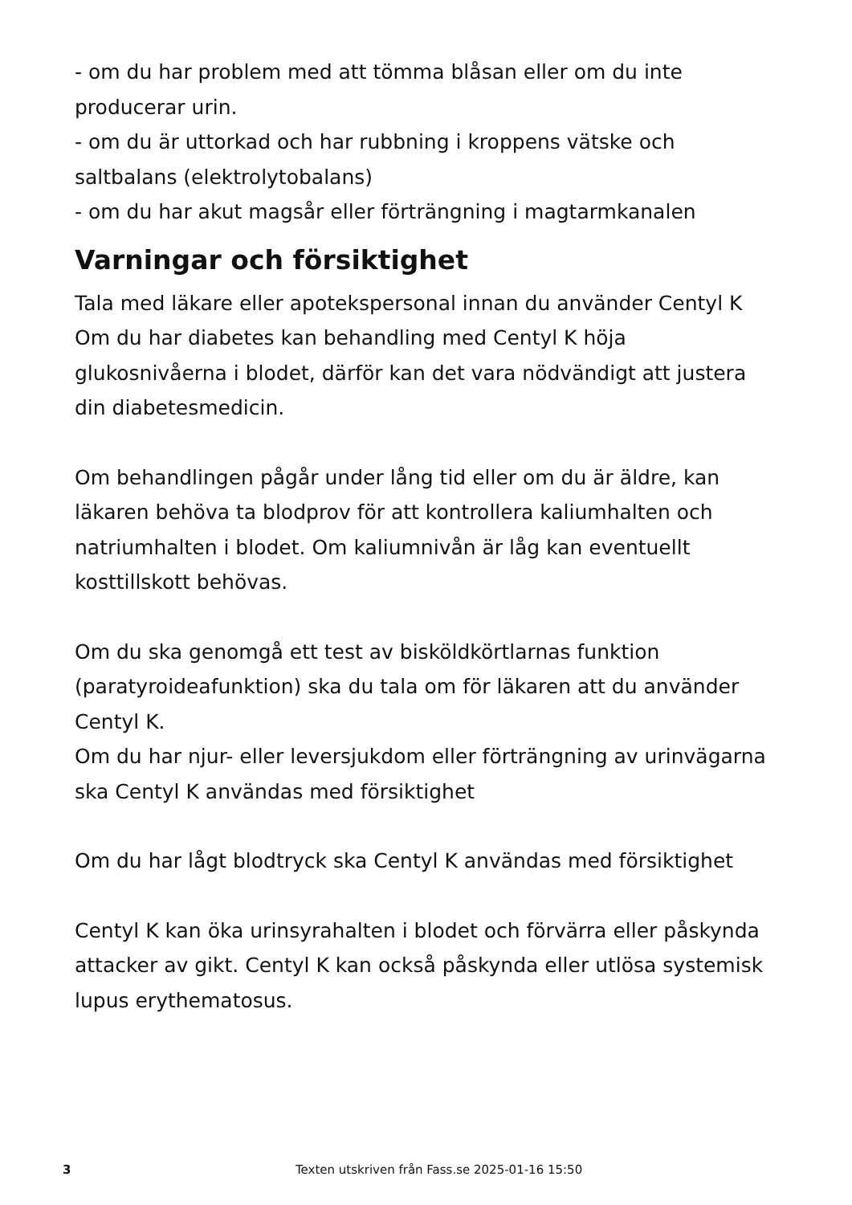- om du har problem med att tömma blåsan eller om du inte producerar urin.
- om du är uttorkad och har rubbning i kroppens vätske och saltbalans (elektrolytobalans)
- om du har akut magsår eller förträngning i magtarmkanalen
Varningar och försiktighet
Tala med läkare eller apotekspersonal innan du använder Centyl K
Om du har diabetes kan behandling med Centyl K höja glukosnivåerna i blodet, därför kan det vara nödvändigt att justera din diabetesmedicin.
Om behandlingen pågår under lång tid eller om du är äldre, kan läkaren behöva ta blodprov för att kontrollera kaliumhalten och natriumhalten i blodet. Om kaliumnivån är låg kan eventuellt kosttillskott behövas.
Om du ska genomgå ett test av bisköldkörtlarnas funktion (paratyroideafunktion) ska du tala om för läkaren att du använder Centyl K.
Om du har njur- eller leversjukdom eller förträngning av urinvägarna ska Centyl K användas med försiktighet
Om du har lågt blodtryck ska Centyl K användas med försiktighet
Centyl K kan öka urinsyrahalten i blodet och förvärra eller påskynda attacker av gikt. Centyl K kan också påskynda eller utlösa systemisk lupus erythematosus.
3 Texten utskriven från Fass.se 2025-01-16 15:50